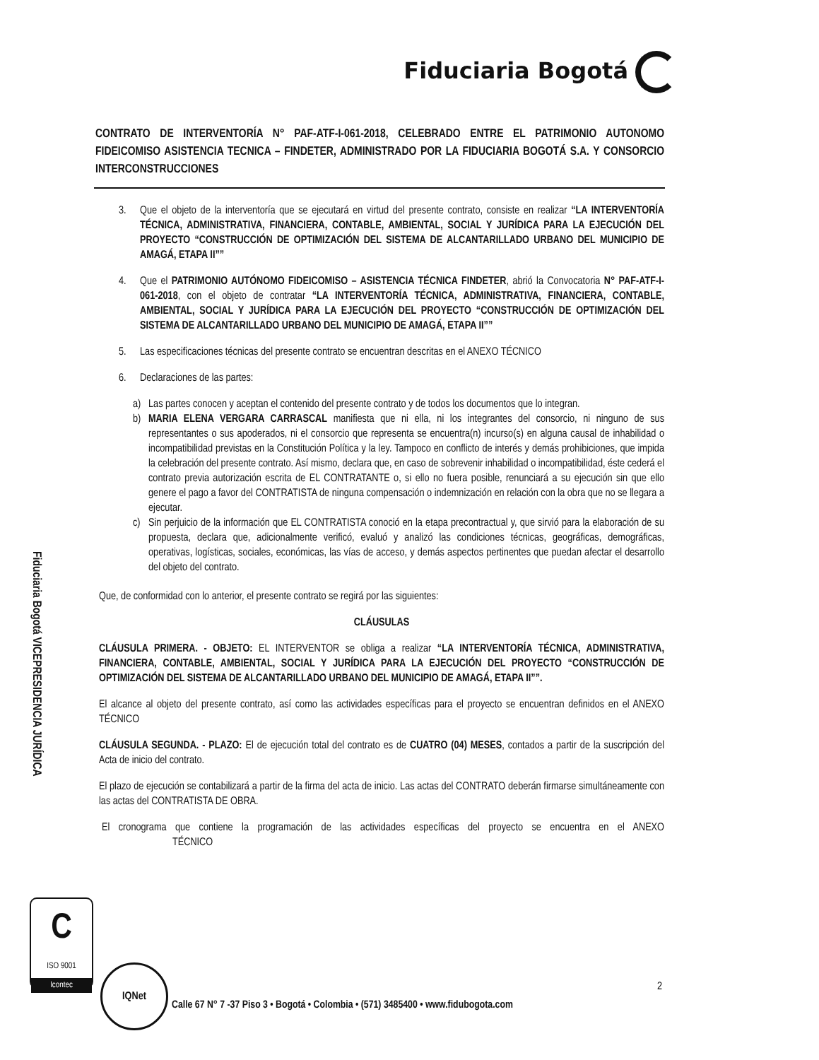Fiduciaria Bogotá
CONTRATO DE INTERVENTORÍA N° PAF-ATF-I-061-2018, CELEBRADO ENTRE EL PATRIMONIO AUTONOMO FIDEICOMISO ASISTENCIA TECNICA – FINDETER, ADMINISTRADO POR LA FIDUCIARIA BOGOTÁ S.A. Y CONSORCIO INTERCONSTRUCCIONES
3. Que el objeto de la interventoría que se ejecutará en virtud del presente contrato, consiste en realizar “LA INTERVENTORÍA TÉCNICA, ADMINISTRATIVA, FINANCIERA, CONTABLE, AMBIENTAL, SOCIAL Y JURÍDICA PARA LA EJECUCIÓN DEL PROYECTO “CONSTRUCCIÓN DE OPTIMIZACIÓN DEL SISTEMA DE ALCANTARILLADO URBANO DEL MUNICIPIO DE AMAGÁ, ETAPA II””
4. Que el PATRIMONIO AUTÓNOMO FIDEICOMISO – ASISTENCIA TÉCNICA FINDETER, abrió la Convocatoria N° PAF-ATF-I-061-2018, con el objeto de contratar “LA INTERVENTORÍA TÉCNICA, ADMINISTRATIVA, FINANCIERA, CONTABLE, AMBIENTAL, SOCIAL Y JURÍDICA PARA LA EJECUCIÓN DEL PROYECTO “CONSTRUCCIÓN DE OPTIMIZACIÓN DEL SISTEMA DE ALCANTARILLADO URBANO DEL MUNICIPIO DE AMAGÁ, ETAPA II””
5. Las especificaciones técnicas del presente contrato se encuentran descritas en el ANEXO TÉCNICO
6. Declaraciones de las partes:
a) Las partes conocen y aceptan el contenido del presente contrato y de todos los documentos que lo integran.
b) MARIA ELENA VERGARA CARRASCAL manifiesta que ni ella, ni los integrantes del consorcio, ni ninguno de sus representantes o sus apoderados, ni el consorcio que representa se encuentra(n) incurso(s) en alguna causal de inhabilidad o incompatibilidad previstas en la Constitución Política y la ley. Tampoco en conflicto de interés y demás prohibiciones, que impida la celebración del presente contrato. Así mismo, declara que, en caso de sobrevenir inhabilidad o incompatibilidad, éste cederá el contrato previa autorización escrita de EL CONTRATANTE o, si ello no fuera posible, renunciará a su ejecución sin que ello genere el pago a favor del CONTRATISTA de ninguna compensación o indemnización en relación con la obra que no se llegara a ejecutar.
c) Sin perjuicio de la información que EL CONTRATISTA conoció en la etapa precontractual y, que sirvió para la elaboración de su propuesta, declara que, adicionalmente verificó, evaluó y analizó las condiciones técnicas, geográficas, demográficas, operativas, logísticas, sociales, económicas, las vías de acceso, y demás aspectos pertinentes que puedan afectar el desarrollo del objeto del contrato.
Que, de conformidad con lo anterior, el presente contrato se regirá por las siguientes:
CLÁUSULAS
CLÁUSULA PRIMERA. - OBJETO: EL INTERVENTOR se obliga a realizar “LA INTERVENTORÍA TÉCNICA, ADMINISTRATIVA, FINANCIERA, CONTABLE, AMBIENTAL, SOCIAL Y JURÍDICA PARA LA EJECUCIÓN DEL PROYECTO “CONSTRUCCIÓN DE OPTIMIZACIÓN DEL SISTEMA DE ALCANTARILLADO URBANO DEL MUNICIPIO DE AMAGÁ, ETAPA II””.
El alcance al objeto del presente contrato, así como las actividades específicas para el proyecto se encuentran definidos en el ANEXO TÉCNICO
CLÁUSULA SEGUNDA. - PLAZO: El de ejecución total del contrato es de CUATRO (04) MESES, contados a partir de la suscripción del Acta de inicio del contrato.
El plazo de ejecución se contabilizará a partir de la firma del acta de inicio. Las actas del CONTRATO deberán firmarse simultáneamente con las actas del CONTRATISTA DE OBRA.
El cronograma que contiene la programación de las actividades específicas del proyecto se encuentra en el ANEXO TÉCNICO
Fiduciaria Bogotá VICEPRESIDENCIA JURÍDICA
C
ISO 9001
Icontec
IQNet
2
Calle 67 N° 7 -37 Piso 3 • Bogotá • Colombia • (571) 3485400 • www.fidubogota.com